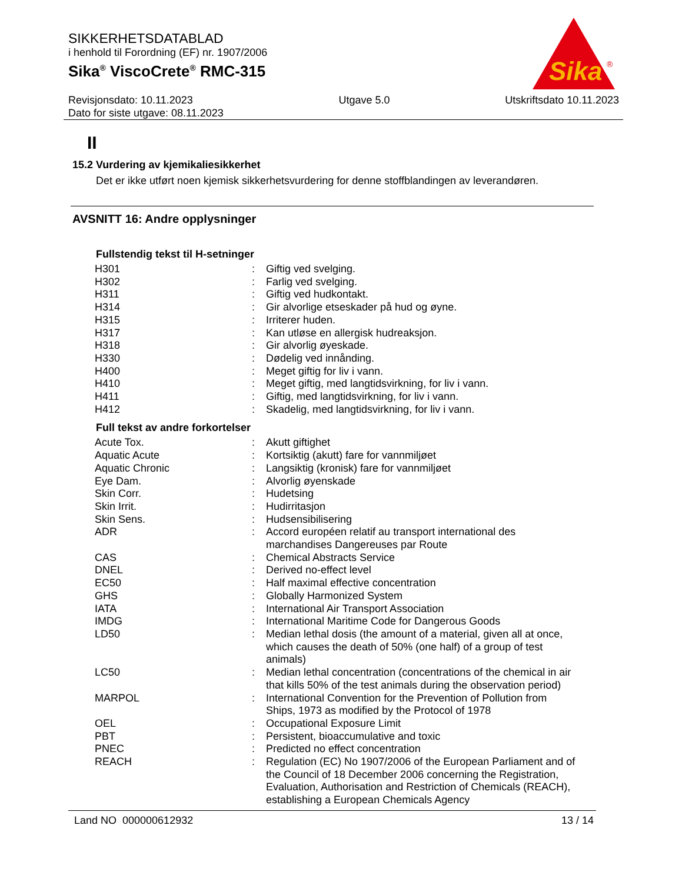SIKKERHETSDATABLAD
i henhold til Forordning (EF) nr. 1907/2006
Sika<sup>®</sup> ViscoCrete<sup>®</sup> RMC-315
Sika
®
Revisjonsdato: 10.11.2023
Dato for siste utgave: 08.11.2023 Utgave 5.0 Utskriftsdato 10.11.2023
II
15.2 Vurdering av kjemikaliesikkerhet
Det er ikke utført noen kjemisk sikkerhetsvurdering for denne stoffblandingen av leverandøren.
AVSNITT 16: Andre opplysninger
Fullstendig tekst til H-setninger
| H301 | : | Giftig ved svelging. |
| H302 | : | Farlig ved svelging. |
| H311 | : | Giftig ved hudkontakt. |
| H314 | : | Gir alvorlige etseskader på hud og øyne. |
| H315 | : | Irriterer huden. |
| H317 | : | Kan utløse en allergisk hudreaksjon. |
| H318 | : | Gir alvorlig øyeskade. |
| H330 | : | Dødelig ved innånding. |
| H400 | : | Meget giftig for liv i vann. |
| H410 | : | Meget giftig, med langtidsvirkning, for liv i vann. |
| H411 | : | Giftig, med langtidsvirkning, for liv i vann. |
| H412 | : | Skadelig, med langtidsvirkning, for liv i vann. |
Full tekst av andre forkortelser
| Acute Tox. | : | Akutt giftighet |
| Aquatic Acute | : | Kortsiktig (akutt) fare for vannmiljøet |
| Aquatic Chronic | : | Langsiktig (kronisk) fare for vannmiljøet |
| Eye Dam. | : | Alvorlig øyenskade |
| Skin Corr. | : | Hudetsing |
| Skin Irrit. | : | Hudirritasjon |
| Skin Sens. | : | Hudsensibilisering |
| ADR | : | Accord européen relatif au transport international des marchandises Dangereuses par Route |
| CAS | : | Chemical Abstracts Service |
| DNEL | : | Derived no-effect level |
| EC50 | : | Half maximal effective concentration |
| GHS | : | Globally Harmonized System |
| IATA | : | International Air Transport Association |
| IMDG | : | International Maritime Code for Dangerous Goods |
| LD50 | : | Median lethal dosis (the amount of a material, given all at once, which causes the death of 50% (one half) of a group of test animals) |
| LC50 | : | Median lethal concentration (concentrations of the chemical in air that kills 50% of the test animals during the observation period) |
| MARPOL | : | International Convention for the Prevention of Pollution from Ships, 1973 as modified by the Protocol of 1978 |
| OEL | : | Occupational Exposure Limit |
| PBT | : | Persistent, bioaccumulative and toxic |
| PNEC | : | Predicted no effect concentration |
| REACH | : | Regulation (EC) No 1907/2006 of the European Parliament and of the Council of 18 December 2006 concerning the Registration, Evaluation, Authorisation and Restriction of Chemicals (REACH), establishing a European Chemicals Agency |
Land NO 000000612932 13 / 14